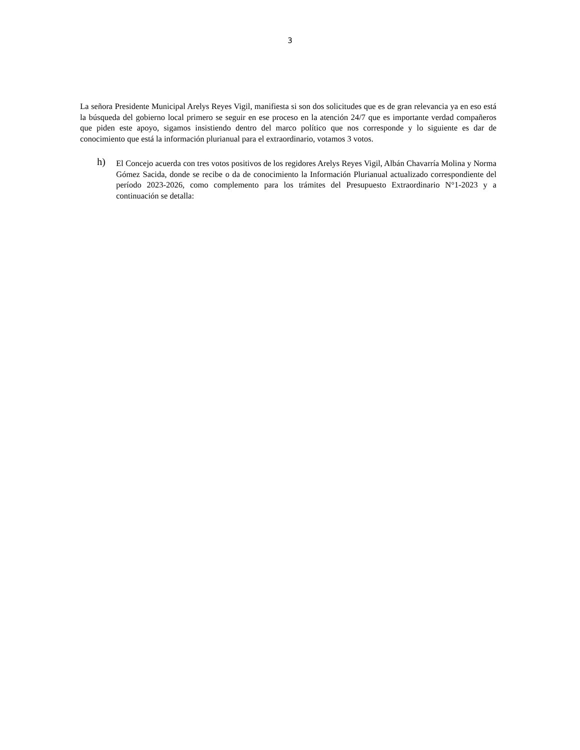3
La señora Presidente Municipal Arelys Reyes Vigil, manifiesta si son dos solicitudes que es de gran relevancia ya en eso está la búsqueda del gobierno local primero se seguir en ese proceso en la atención 24/7 que es importante verdad compañeros que piden este apoyo, sigamos insistiendo dentro del marco político que nos corresponde y lo siguiente es dar de conocimiento que está la información plurianual para el extraordinario, votamos 3 votos.
h)
El Concejo acuerda con tres votos positivos de los regidores Arelys Reyes Vigil, Albán Chavarría Molina y Norma Gómez Sacida, donde se recibe o da de conocimiento la Información Plurianual actualizado correspondiente del período 2023-2026, como complemento para los trámites del Presupuesto Extraordinario N°1-2023 y a continuación se detalla: